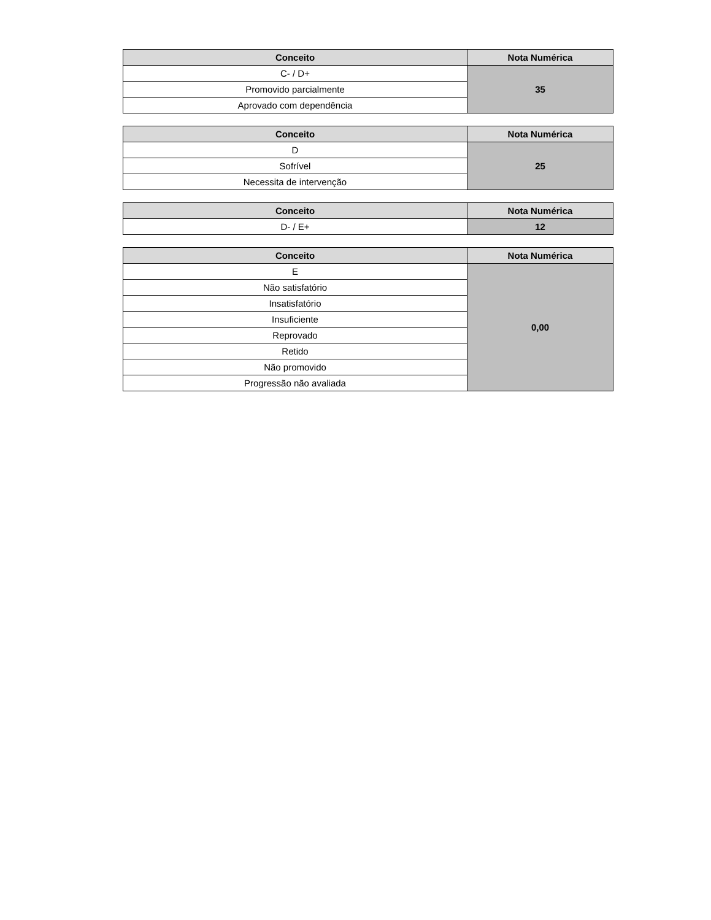| Conceito | Nota Numérica |
| --- | --- |
| C- / D+ | 35 |
| Promovido parcialmente | |
| Aprovado com dependência | |
| Conceito | Nota Numérica |
| --- | --- |
| D | 25 |
| Sofrível | |
| Necessita de intervenção | |
| Conceito | Nota Numérica |
| --- | --- |
| D- / E+ | 12 |
| Conceito | Nota Numérica |
| --- | --- |
| E | 0,00 |
| Não satisfatório | |
| Insatisfatório | |
| Insuficiente | |
| Reprovado | |
| Retido | |
| Não promovido | |
| Progressão não avaliada | |